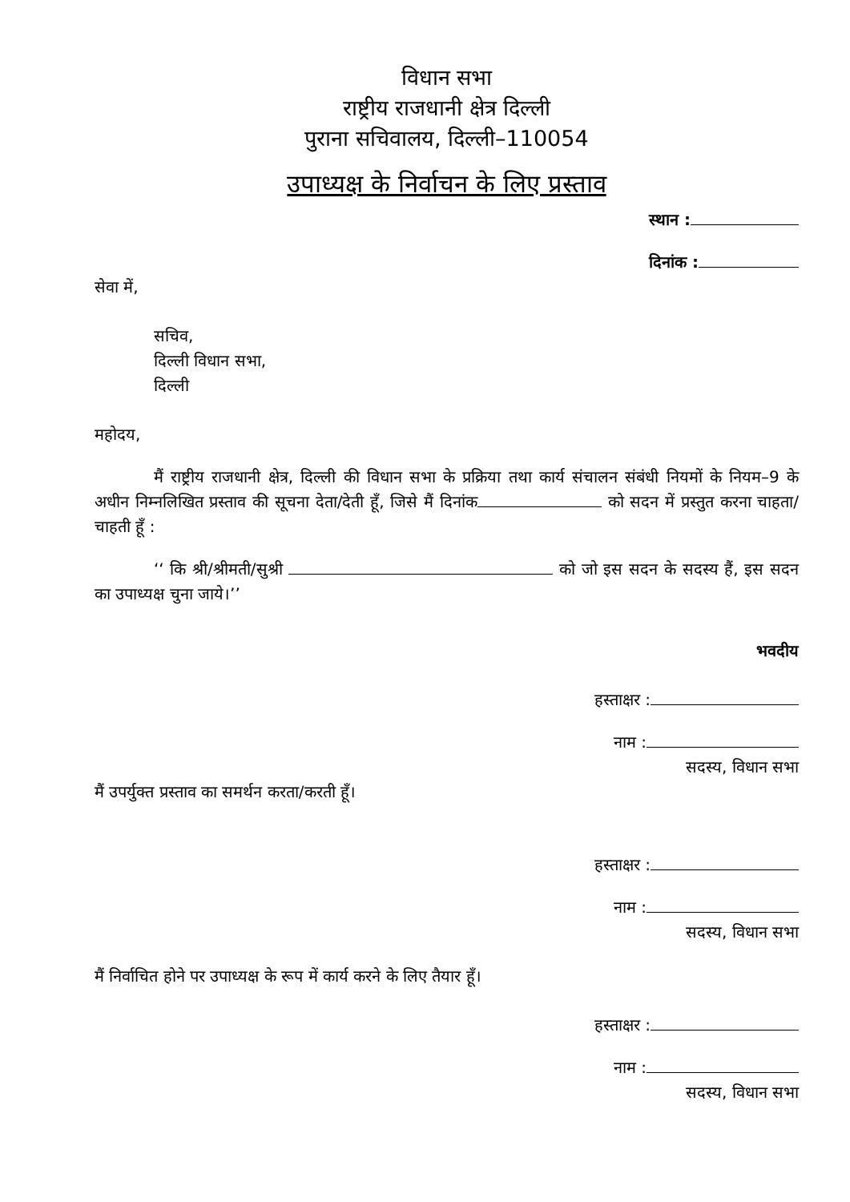विधान सभा
राष्ट्रीय राजधानी क्षेत्र दिल्ली
पुराना सचिवालय, दिल्ली–110054
उपाध्यक्ष के निर्वाचन के लिए प्रस्ताव
स्थान :
दिनांक :
सेवा में,
सचिव,
दिल्ली विधान सभा,
दिल्ली
महोदय,
मैं राष्ट्रीय राजधानी क्षेत्र, दिल्ली की विधान सभा के प्रक्रिया तथा कार्य संचालन संबंधी नियमों के नियम–9 के अधीन निम्नलिखित प्रस्ताव की सूचना देता/देती हूँ, जिसे मैं दिनांक को सदन में प्रस्तुत करना चाहता/चाहती हूँ :
‘‘ कि श्री/श्रीमती/सुश्री को जो इस सदन के सदस्य हैं, इस सदन का उपाध्यक्ष चुना जाये।’’
भवदीय
हस्ताक्षर :
नाम :
सदस्य, विधान सभा
मैं उपर्युक्त प्रस्ताव का समर्थन करता/करती हूँ।
हस्ताक्षर :
नाम :
सदस्य, विधान सभा
मैं निर्वाचित होने पर उपाध्यक्ष के रूप में कार्य करने के लिए तैयार हूँ।
हस्ताक्षर :
नाम :
सदस्य, विधान सभा